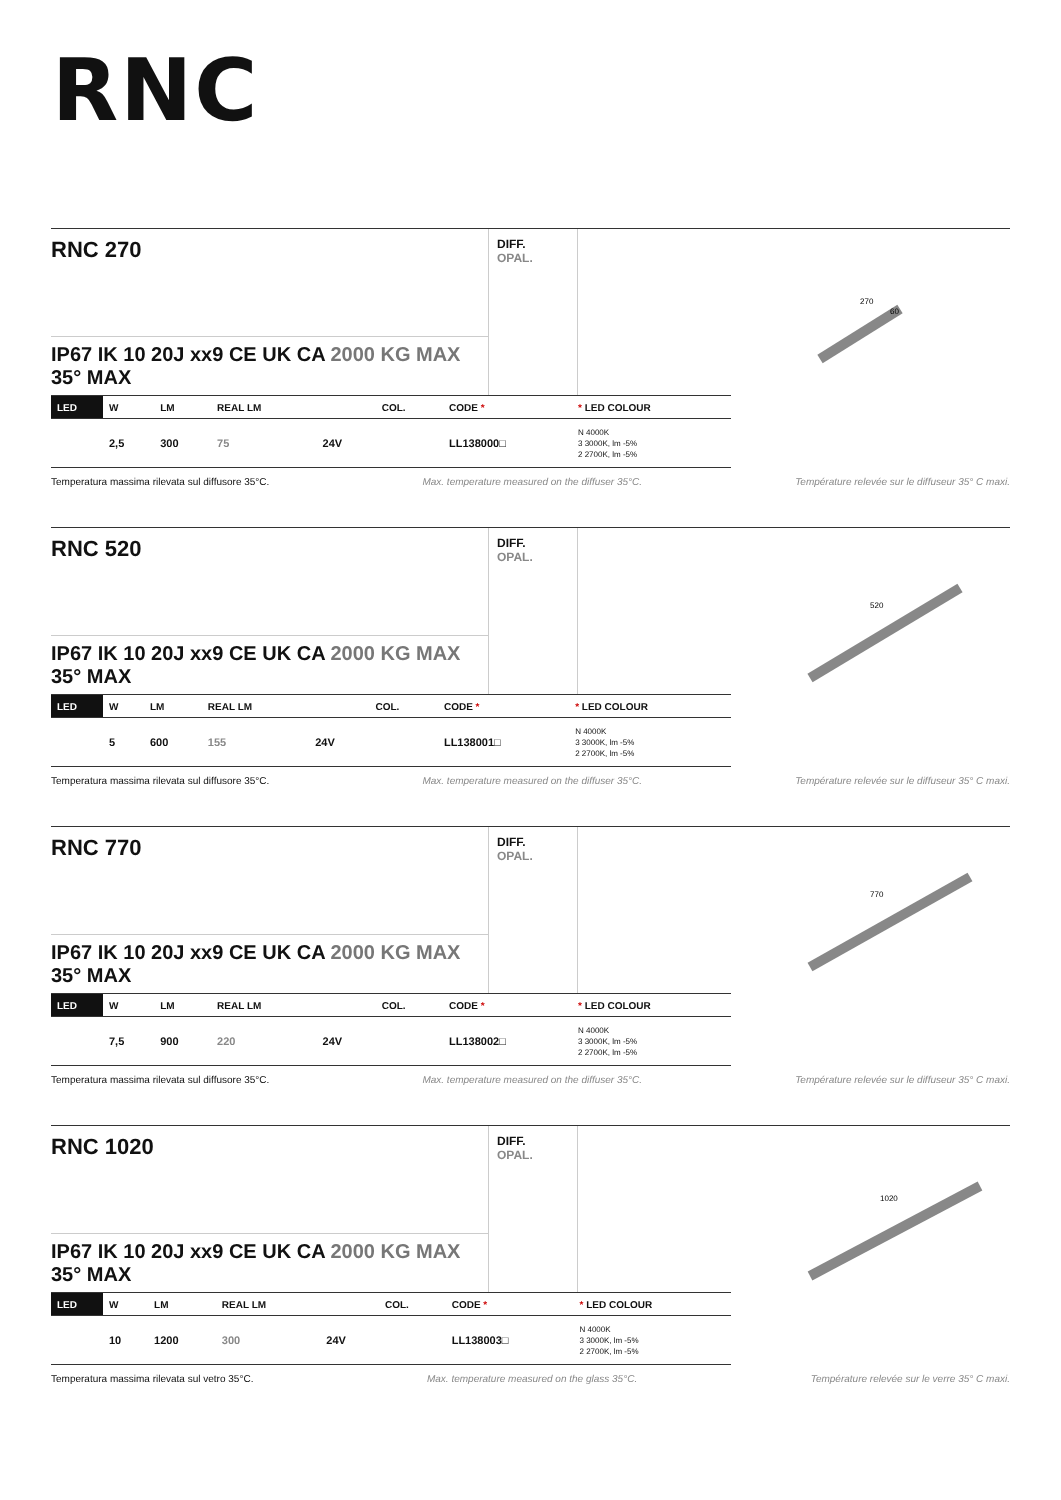RNC
RNC 270
IP67 IK 10 20J xx9 CE UK CA 2000 KG MAX 35° MAX
DIFF.
OPAL.
270
60
| LED | W | LM | REAL LM | | COL. | CODE * | * LED COLOUR |
| --- | --- | --- | --- | --- | --- | --- | --- |
| | 2,5 | 300 | 75 | 24V | | LL138000□ | N 4000K 3 3000K, lm -5% 2 2700K, lm -5% |
Temperatura massima rilevata sul diffusore 35°C. Max. temperature measured on the diffuser 35°C. Température relevée sur le diffuseur 35° C maxi.
RNC 520
IP67 IK 10 20J xx9 CE UK CA 2000 KG MAX 35° MAX
DIFF.
OPAL.
520
| LED | W | LM | REAL LM | | COL. | CODE * | * LED COLOUR |
| --- | --- | --- | --- | --- | --- | --- | --- |
| | 5 | 600 | 155 | 24V | | LL138001□ | N 4000K 3 3000K, lm -5% 2 2700K, lm -5% |
Temperatura massima rilevata sul diffusore 35°C. Max. temperature measured on the diffuser 35°C. Température relevée sur le diffuseur 35° C maxi.
RNC 770
IP67 IK 10 20J xx9 CE UK CA 2000 KG MAX 35° MAX
DIFF.
OPAL.
770
| LED | W | LM | REAL LM | | COL. | CODE * | * LED COLOUR |
| --- | --- | --- | --- | --- | --- | --- | --- |
| | 7,5 | 900 | 220 | 24V | | LL138002□ | N 4000K 3 3000K, lm -5% 2 2700K, lm -5% |
Temperatura massima rilevata sul diffusore 35°C. Max. temperature measured on the diffuser 35°C. Température relevée sur le diffuseur 35° C maxi.
RNC 1020
IP67 IK 10 20J xx9 CE UK CA 2000 KG MAX 35° MAX
DIFF.
OPAL.
1020
| LED | W | LM | REAL LM | | COL. | CODE * | * LED COLOUR |
| --- | --- | --- | --- | --- | --- | --- | --- |
| | 10 | 1200 | 300 | 24V | | LL138003□ | N 4000K 3 3000K, lm -5% 2 2700K, lm -5% |
Temperatura massima rilevata sul vetro 35°C. Max. temperature measured on the glass 35°C. Température relevée sur le verre 35° C maxi.